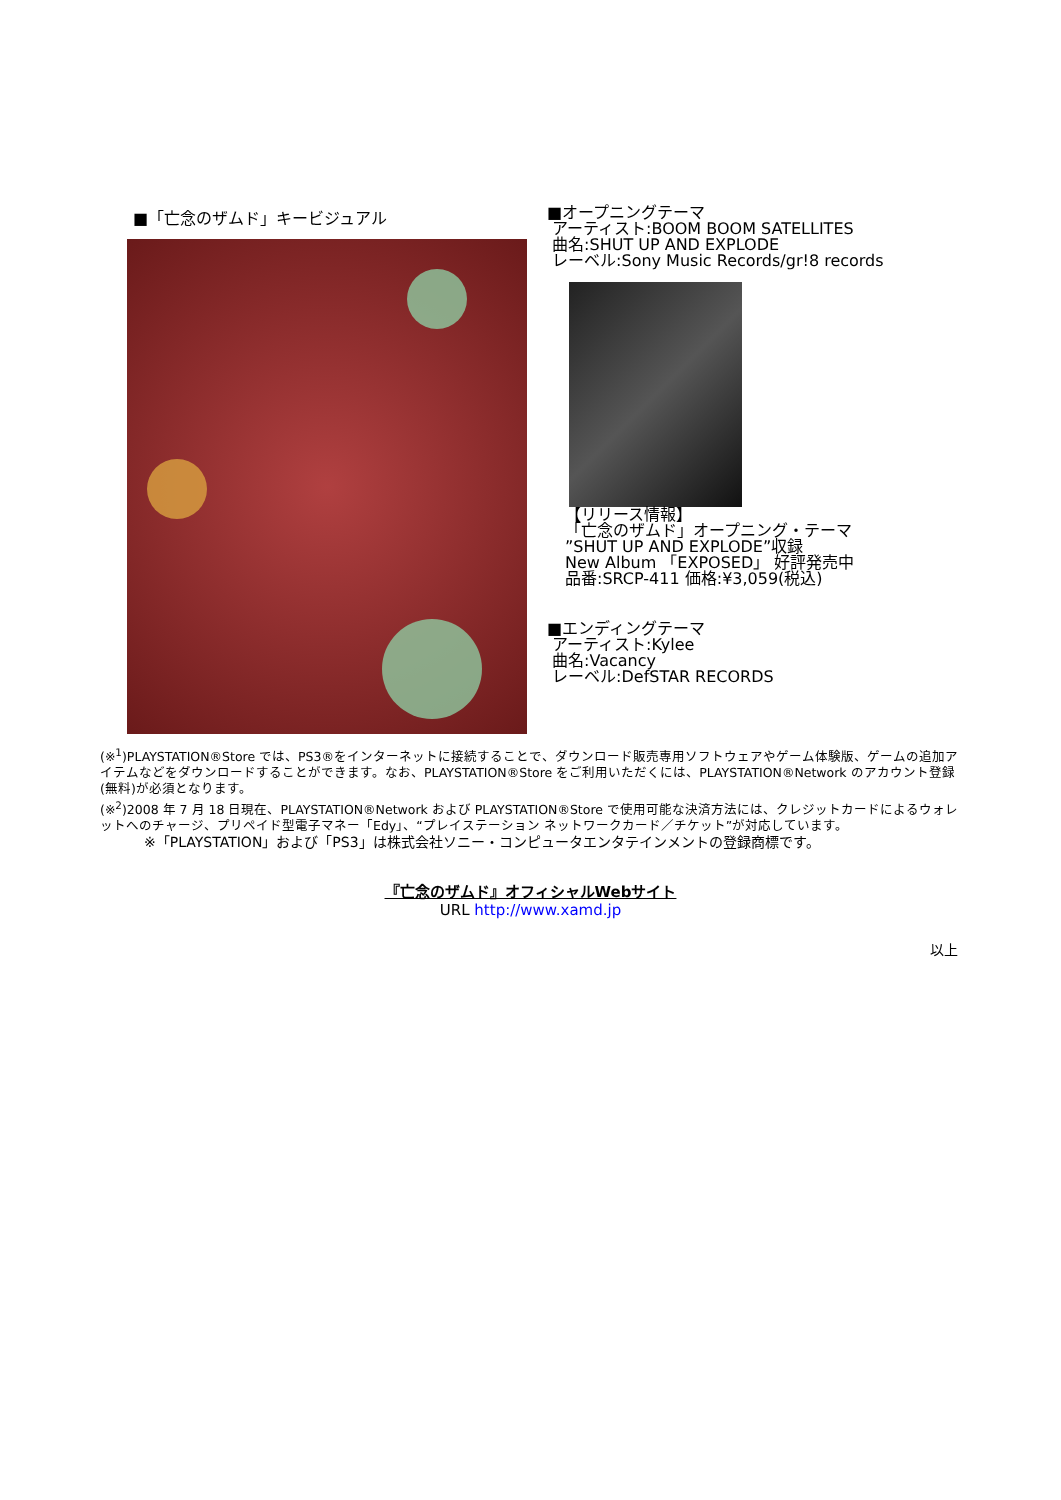■「亡念のザムド」キービジュアル
■オープニングテーマ
アーティスト:BOOM BOOM SATELLITES
曲名:SHUT UP AND EXPLODE
レーベル:Sony Music Records/gr!8 records
【リリース情報】
「亡念のザムド」オープニング・テーマ
”SHUT UP AND EXPLODE”収録
New Album 「EXPOSED」 好評発売中
品番:SRCP-411 価格:¥3,059(税込)
■エンディングテーマ
アーティスト:Kylee
曲名:Vacancy
レーベル:DefSTAR RECORDS
(※<sup>1</sup>)PLAYSTATION®Store では、PS3®をインターネットに接続することで、ダウンロード販売専用ソフトウェアやゲーム体験版、ゲームの追加アイテムなどをダウンロードすることができます。なお、PLAYSTATION®Store をご利用いただくには、PLAYSTATION®Network のアカウント登録(無料)が必須となります。
(※<sup>2</sup>)2008 年 7 月 18 日現在、PLAYSTATION®Network および PLAYSTATION®Store で使用可能な決済方法には、クレジットカードによるウォレットへのチャージ、プリペイド型電子マネー「Edy」、“プレイステーション ネットワークカード／チケット”が対応しています。
※「PLAYSTATION」および「PS3」は株式会社ソニー・コンピュータエンタテインメントの登録商標です。
『亡念のザムド』オフィシャルWebサイト
URL http://www.xamd.jp
以上